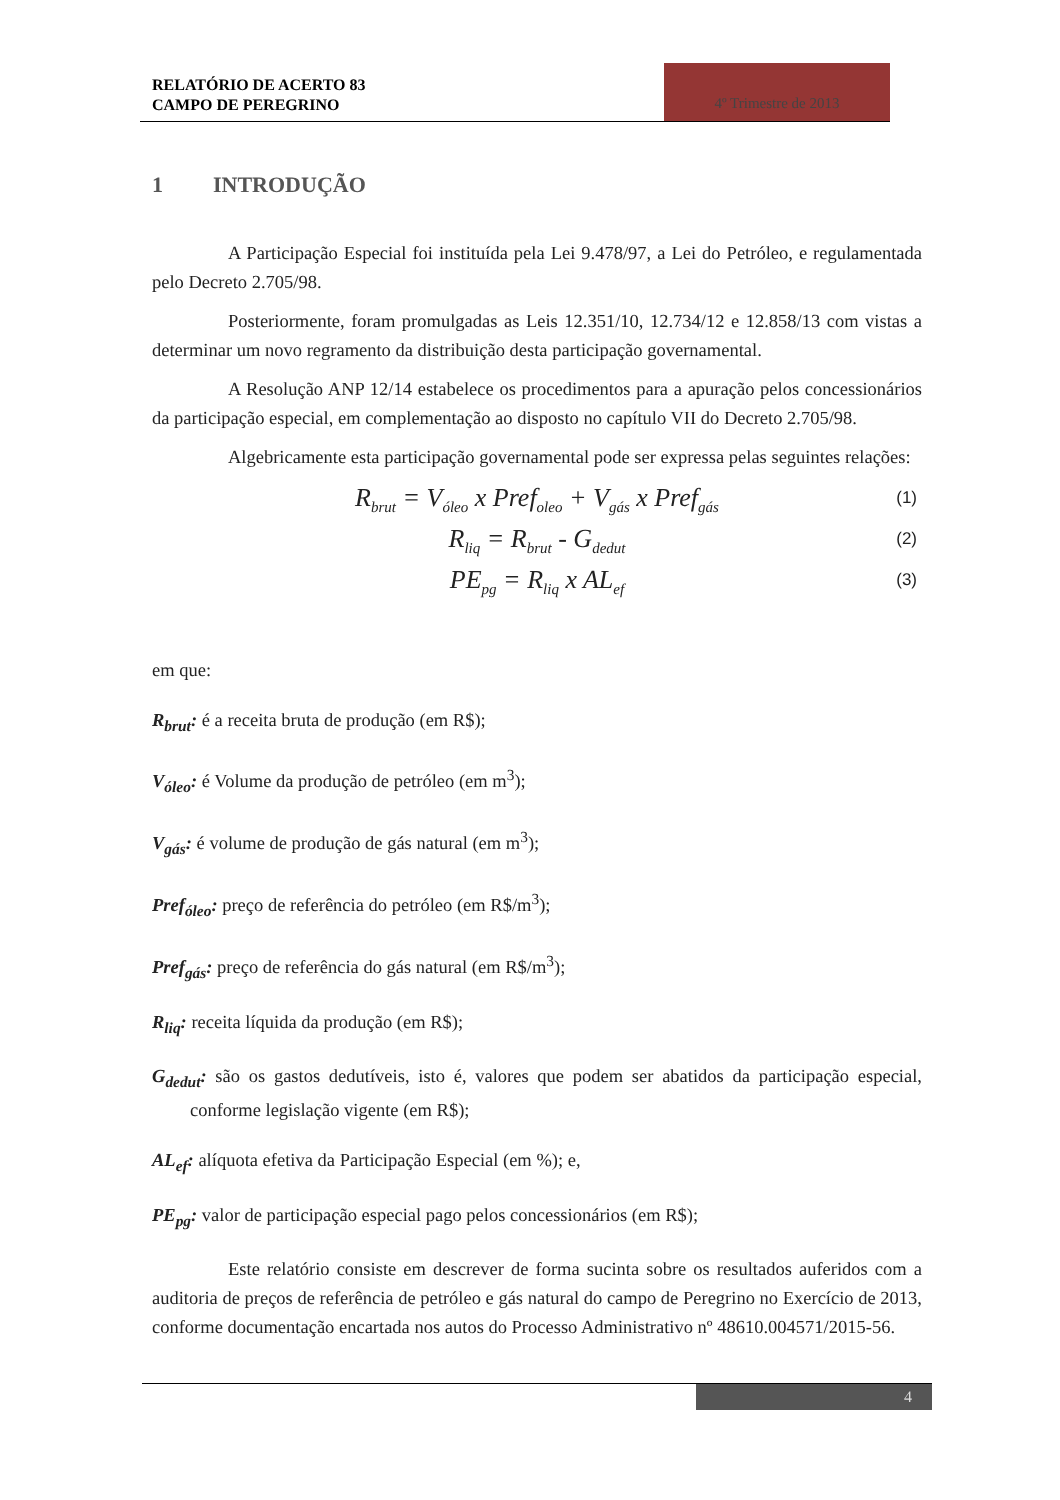RELATÓRIO DE ACERTO 83
CAMPO DE PEREGRINO
4º Trimestre de 2013
1 INTRODUÇÃO
A Participação Especial foi instituída pela Lei 9.478/97, a Lei do Petróleo, e regulamentada pelo Decreto 2.705/98.
Posteriormente, foram promulgadas as Leis 12.351/10, 12.734/12 e 12.858/13 com vistas a determinar um novo regramento da distribuição desta participação governamental.
A Resolução ANP 12/14 estabelece os procedimentos para a apuração pelos concessionários da participação especial, em complementação ao disposto no capítulo VII do Decreto 2.705/98.
Algebricamente esta participação governamental pode ser expressa pelas seguintes relações:
R<sub>brut</sub> = V<sub>óleo</sub> x Pref<sub>oleo</sub> + V<sub>gás</sub> x Pref<sub>gás</sub> (1)
R<sub>liq</sub> = R<sub>brut</sub> - G<sub>dedut</sub> (2)
PE<sub>pg</sub> = R<sub>liq</sub> x AL<sub>ef</sub> (3)
em que:
R<sub>brut</sub>: é a receita bruta de produção (em R$);
V<sub>óleo</sub>: é Volume da produção de petróleo (em m<sup>3</sup>);
V<sub>gás</sub>: é volume de produção de gás natural (em m<sup>3</sup>);
Pref<sub>óleo</sub>: preço de referência do petróleo (em R$/m<sup>3</sup>);
Pref<sub>gás</sub>: preço de referência do gás natural (em R$/m<sup>3</sup>);
R<sub>liq</sub>: receita líquida da produção (em R$);
G<sub>dedut</sub>: são os gastos dedutíveis, isto é, valores que podem ser abatidos da participação especial, conforme legislação vigente (em R$);
AL<sub>ef</sub>: alíquota efetiva da Participação Especial (em %); e,
PE<sub>pg</sub>: valor de participação especial pago pelos concessionários (em R$);
Este relatório consiste em descrever de forma sucinta sobre os resultados auferidos com a auditoria de preços de referência de petróleo e gás natural do campo de Peregrino no Exercício de 2013, conforme documentação encartada nos autos do Processo Administrativo nº 48610.004571/2015-56.
4